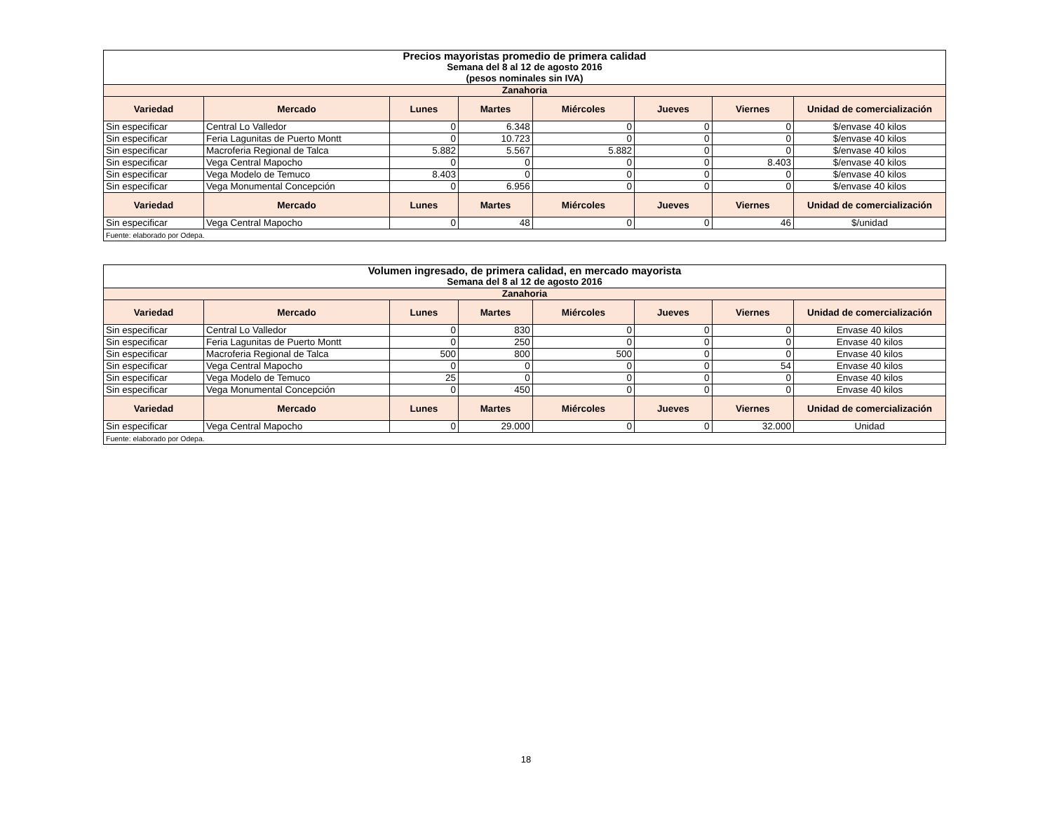| Precios mayoristas promedio de primera calidad | | | | | | | |
| Semana del 8 al 12 de agosto 2016 | | | | | | | |
| (pesos nominales sin IVA) | | | | | | | |
| Zanahoria | | | | | | | |
| Variedad | Mercado | Lunes | Martes | Miércoles | Jueves | Viernes | Unidad de comercialización |
| Sin especificar | Central Lo Valledor | 0 | 6.348 | 0 | 0 | 0 | $/envase 40 kilos |
| Sin especificar | Feria Lagunitas de Puerto Montt | 0 | 10.723 | 0 | 0 | 0 | $/envase 40 kilos |
| Sin especificar | Macroferia Regional de Talca | 5.882 | 5.567 | 5.882 | 0 | 0 | $/envase 40 kilos |
| Sin especificar | Vega Central Mapocho | 0 | 0 | 0 | 0 | 8.403 | $/envase 40 kilos |
| Sin especificar | Vega Modelo de Temuco | 8.403 | 0 | 0 | 0 | 0 | $/envase 40 kilos |
| Sin especificar | Vega Monumental Concepción | 0 | 6.956 | 0 | 0 | 0 | $/envase 40 kilos |
| Variedad | Mercado | Lunes | Martes | Miércoles | Jueves | Viernes | Unidad de comercialización |
| Sin especificar | Vega Central Mapocho | 0 | 48 | 0 | 0 | 46 | $/unidad |
| Fuente: elaborado por Odepa. | | | | | | | |
| Volumen ingresado, de primera calidad, en mercado mayorista | | | | | | | |
| Semana del 8 al 12 de agosto 2016 | | | | | | | |
| Zanahoria | | | | | | | |
| Variedad | Mercado | Lunes | Martes | Miércoles | Jueves | Viernes | Unidad de comercialización |
| Sin especificar | Central Lo Valledor | 0 | 830 | 0 | 0 | 0 | Envase 40 kilos |
| Sin especificar | Feria Lagunitas de Puerto Montt | 0 | 250 | 0 | 0 | 0 | Envase 40 kilos |
| Sin especificar | Macroferia Regional de Talca | 500 | 800 | 500 | 0 | 0 | Envase 40 kilos |
| Sin especificar | Vega Central Mapocho | 0 | 0 | 0 | 0 | 54 | Envase 40 kilos |
| Sin especificar | Vega Modelo de Temuco | 25 | 0 | 0 | 0 | 0 | Envase 40 kilos |
| Sin especificar | Vega Monumental Concepción | 0 | 450 | 0 | 0 | 0 | Envase 40 kilos |
| Variedad | Mercado | Lunes | Martes | Miércoles | Jueves | Viernes | Unidad de comercialización |
| Sin especificar | Vega Central Mapocho | 0 | 29.000 | 0 | 0 | 32.000 | Unidad |
| Fuente: elaborado por Odepa. | | | | | | | |
18